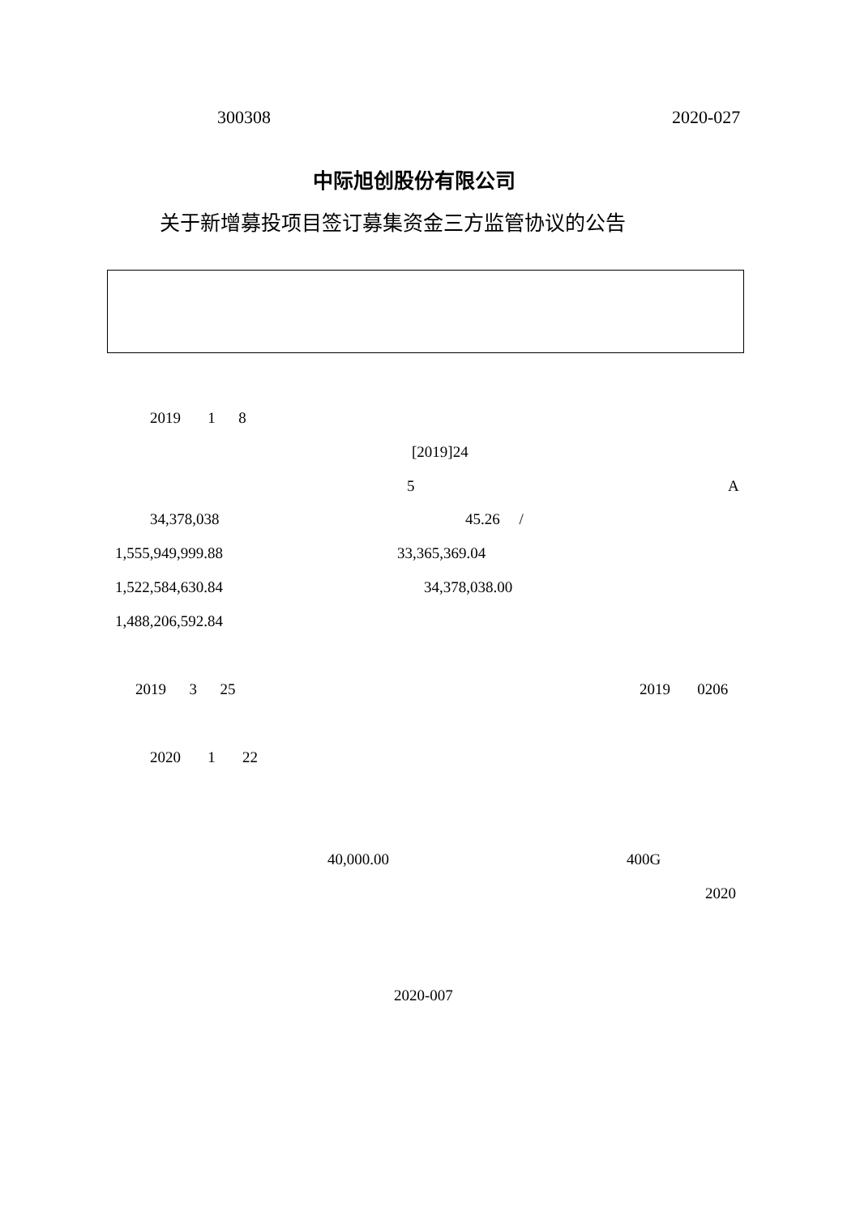300308 2020-027
中际旭创股份有限公司
关于新增募投项目签订募集资金三方监管协议的公告
2019 1 8
[2019]24
5 A
34,378,038 45.26 /
1,555,949,999.88 33,365,369.04
1,522,584,630.84 34,378,038.00
1,488,206,592.84
2019 3 25 2019 0206
2020 1 22
40,000.00 400G
2020
2020-007